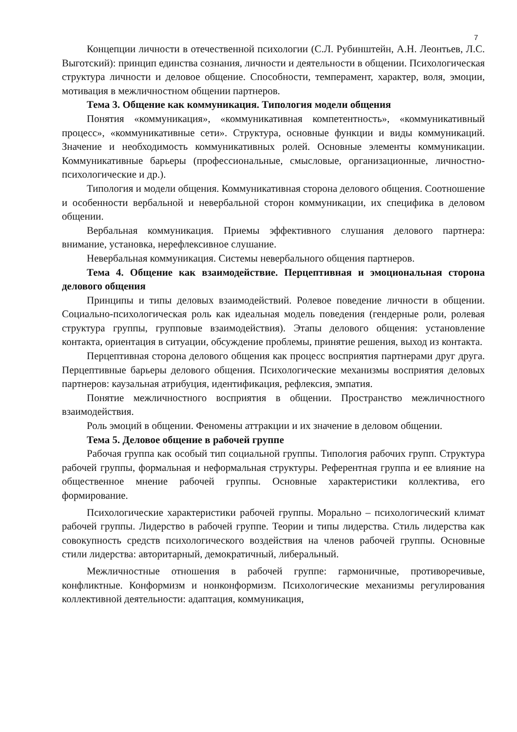7
Концепции личности в отечественной психологии (С.Л. Рубинштейн, А.Н. Леонтьев, Л.С. Выготский): принцип единства сознания, личности и деятельности в общении. Психологическая структура личности и деловое общение. Способности, темперамент, характер, воля, эмоции, мотивация в межличностном общении партнеров.
Тема 3. Общение как коммуникация. Типология модели общения
Понятия «коммуникация», «коммуникативная компетентность», «коммуникативный процесс», «коммуникативные сети». Структура, основные функции и виды коммуникаций. Значение и необходимость коммуникативных ролей. Основные элементы коммуникации. Коммуникативные барьеры (профессиональные, смысловые, организационные, личностно-психологические и др.).
Типология и модели общения. Коммуникативная сторона делового общения. Соотношение и особенности вербальной и невербальной сторон коммуникации, их специфика в деловом общении.
Вербальная коммуникация. Приемы эффективного слушания делового партнера: внимание, установка, нерефлексивное слушание.
Невербальная коммуникация. Системы невербального общения партнеров.
Тема 4. Общение как взаимодействие. Перцептивная и эмоциональная сторона делового общения
Принципы и типы деловых взаимодействий. Ролевое поведение личности в общении. Социально-психологическая роль как идеальная модель поведения (гендерные роли, ролевая структура группы, групповые взаимодействия). Этапы делового общения: установление контакта, ориентация в ситуации, обсуждение проблемы, принятие решения, выход из контакта.
Перцептивная сторона делового общения как процесс восприятия партнерами друг друга. Перцептивные барьеры делового общения. Психологические механизмы восприятия деловых партнеров: каузальная атрибуция, идентификация, рефлексия, эмпатия.
Понятие межличностного восприятия в общении. Пространство межличностного взаимодействия.
Роль эмоций в общении. Феномены аттракции и их значение в деловом общении.
Тема 5. Деловое общение в рабочей группе
Рабочая группа как особый тип социальной группы. Типология рабочих групп. Структура рабочей группы, формальная и неформальная структуры. Референтная группа и ее влияние на общественное мнение рабочей группы. Основные характеристики коллектива, его формирование.
Психологические характеристики рабочей группы. Морально – психологический климат рабочей группы. Лидерство в рабочей группе. Теории и типы лидерства. Стиль лидерства как совокупность средств психологического воздействия на членов рабочей группы. Основные стили лидерства: авторитарный, демократичный, либеральный.
Межличностные отношения в рабочей группе: гармоничные, противоречивые, конфликтные. Конформизм и нонконформизм. Психологические механизмы регулирования коллективной деятельности: адаптация, коммуникация,